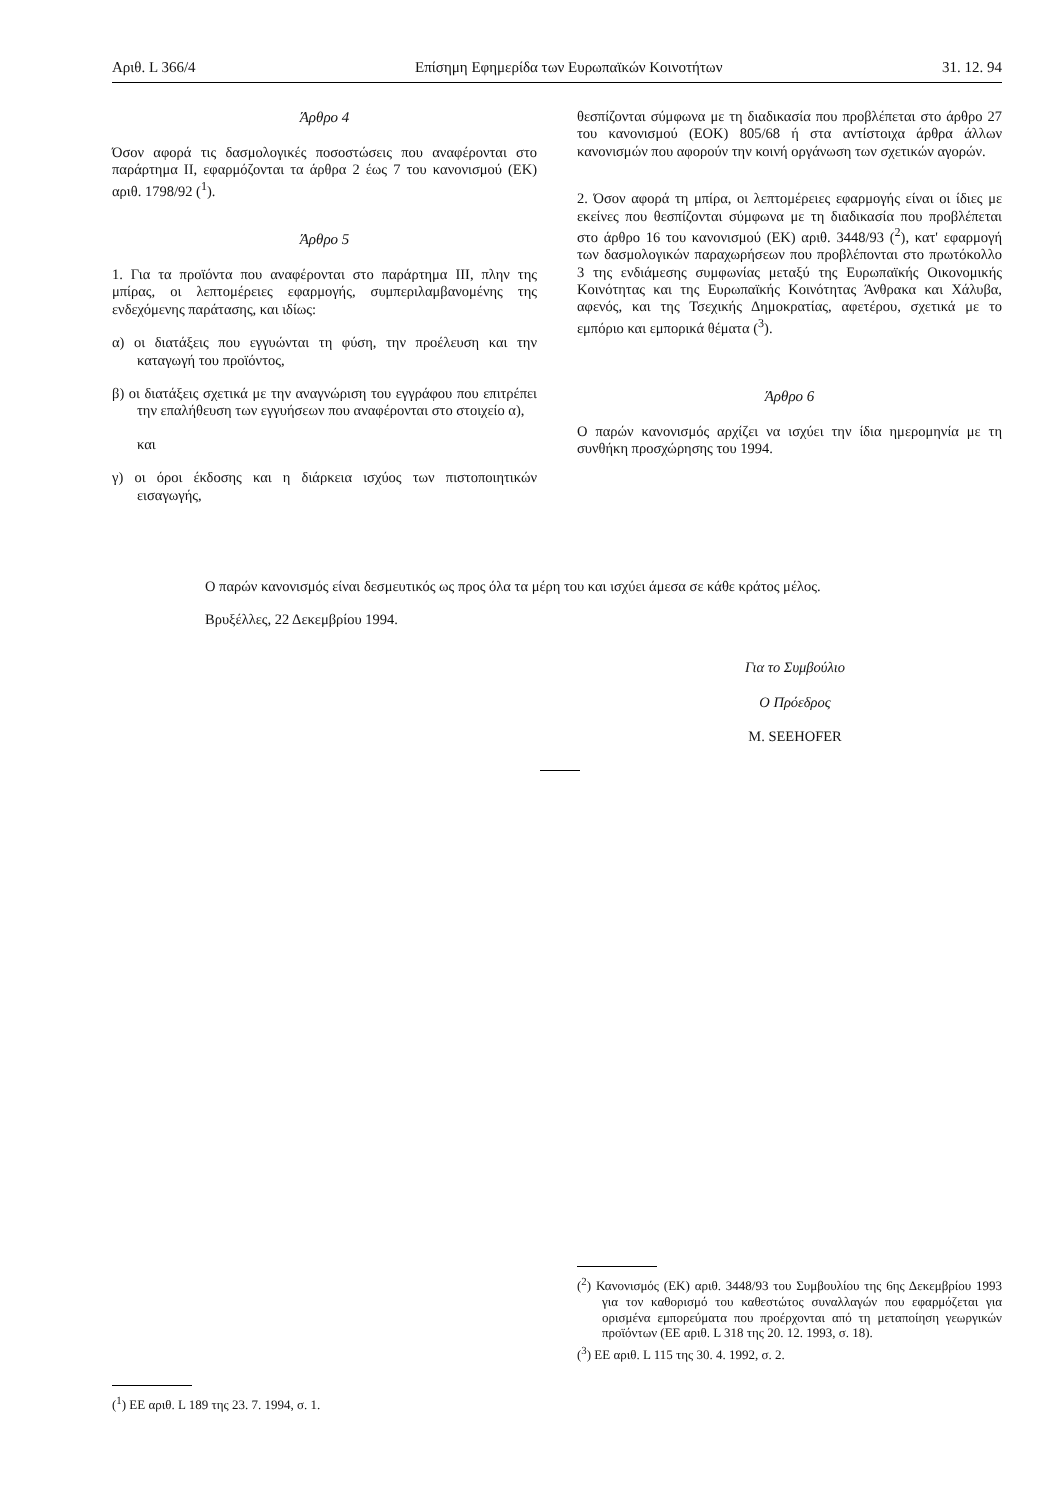Αριθ. L 366/4 Επίσημη Εφημερίδα των Ευρωπαϊκών Κοινοτήτων 31. 12. 94
Άρθρο 4
Όσον αφορά τις δασμολογικές ποσοστώσεις που αναφέρονται στο παράρτημα II, εφαρμόζονται τα άρθρα 2 έως 7 του κανονισμού (ΕΚ) αριθ. 1798/92 (<sup>1</sup>).
Άρθρο 5
1. Για τα προϊόντα που αναφέρονται στο παράρτημα III, πλην της μπίρας, οι λεπτομέρειες εφαρμογής, συμπεριλαμβανομένης της ενδεχόμενης παράτασης, και ιδίως:
α) οι διατάξεις που εγγυώνται τη φύση, την προέλευση και την καταγωγή του προϊόντος,
β) οι διατάξεις σχετικά με την αναγνώριση του εγγράφου που επιτρέπει την επαλήθευση των εγγυήσεων που αναφέρονται στο στοιχείο α),
και
γ) οι όροι έκδοσης και η διάρκεια ισχύος των πιστοποιητικών εισαγωγής,
θεσπίζονται σύμφωνα με τη διαδικασία που προβλέπεται στο άρθρο 27 του κανονισμού (ΕΟΚ) 805/68 ή στα αντίστοιχα άρθρα άλλων κανονισμών που αφορούν την κοινή οργάνωση των σχετικών αγορών.
2. Όσον αφορά τη μπίρα, οι λεπτομέρειες εφαρμογής είναι οι ίδιες με εκείνες που θεσπίζονται σύμφωνα με τη διαδικασία που προβλέπεται στο άρθρο 16 του κανονισμού (ΕΚ) αριθ. 3448/93 (<sup>2</sup>), κατ' εφαρμογή των δασμολογικών παραχωρήσεων που προβλέπονται στο πρωτόκολλο 3 της ενδιάμεσης συμφωνίας μεταξύ της Ευρωπαϊκής Οικονομικής Κοινότητας και της Ευρωπαϊκής Κοινότητας Άνθρακα και Χάλυβα, αφενός, και της Τσεχικής Δημοκρατίας, αφετέρου, σχετικά με το εμπόριο και εμπορικά θέματα (<sup>3</sup>).
Άρθρο 6
Ο παρών κανονισμός αρχίζει να ισχύει την ίδια ημερομηνία με τη συνθήκη προσχώρησης του 1994.
Ο παρών κανονισμός είναι δεσμευτικός ως προς όλα τα μέρη του και ισχύει άμεσα σε κάθε κράτος μέλος.
Βρυξέλλες, 22 Δεκεμβρίου 1994.
Για το Συμβούλιο
Ο Πρόεδρος
M. SEEHOFER
(<sup>1</sup>) ΕΕ αριθ. L 189 της 23. 7. 1994, σ. 1.
(<sup>2</sup>) Κανονισμός (ΕΚ) αριθ. 3448/93 του Συμβουλίου της 6ης Δεκεμβρίου 1993 για τον καθορισμό του καθεστώτος συναλλαγών που εφαρμόζεται για ορισμένα εμπορεύματα που προέρχονται από τη μεταποίηση γεωργικών προϊόντων (ΕΕ αριθ. L 318 της 20. 12. 1993, σ. 18).
(<sup>3</sup>) ΕΕ αριθ. L 115 της 30. 4. 1992, σ. 2.